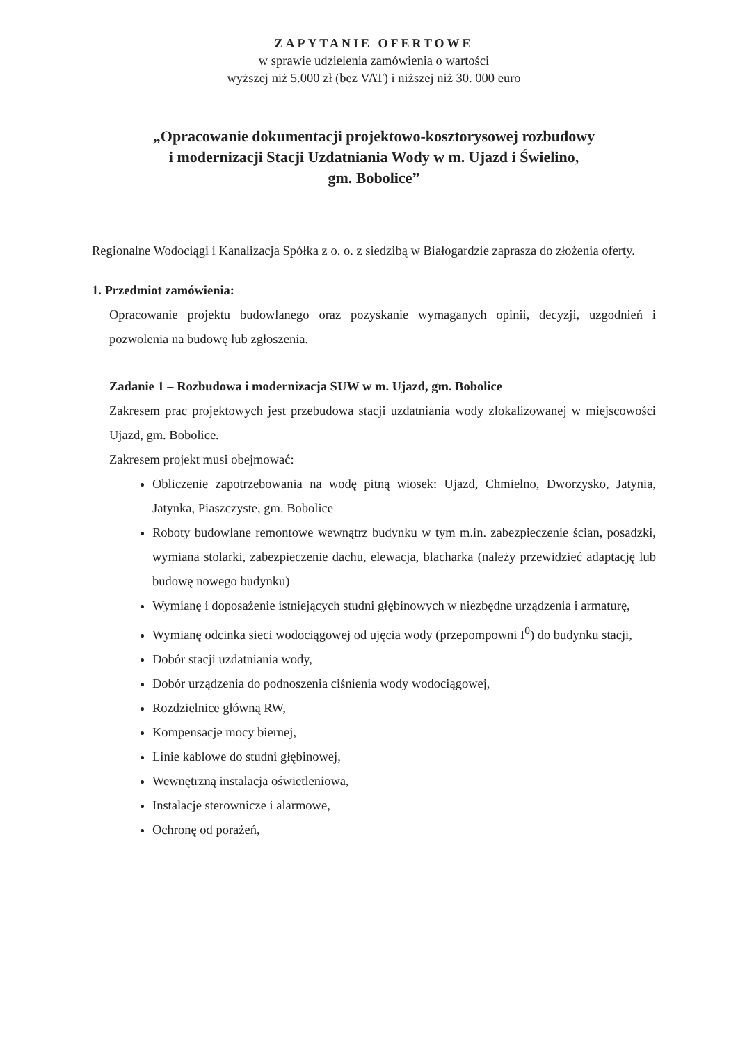ZAPYTANIE OFERTOWE
w sprawie udzielenia zamówienia o wartości
wyższej niż 5.000 zł (bez VAT) i niższej niż 30. 000 euro
„Opracowanie dokumentacji projektowo-kosztorysowej rozbudowy
i modernizacji Stacji Uzdatniania Wody w m. Ujazd i Świelino,
gm. Bobolice”
Regionalne Wodociągi i Kanalizacja Spółka z o. o. z siedzibą w Białogardzie zaprasza do złożenia oferty.
1. Przedmiot zamówienia:
Opracowanie projektu budowlanego oraz pozyskanie wymaganych opinii, decyzji, uzgodnień i pozwolenia na budowę lub zgłoszenia.
Zadanie 1 – Rozbudowa i modernizacja SUW w m. Ujazd, gm. Bobolice
Zakresem prac projektowych jest przebudowa stacji uzdatniania wody zlokalizowanej w miejscowości Ujazd, gm. Bobolice.
Zakresem projekt musi obejmować:
Obliczenie zapotrzebowania na wodę pitną wiosek: Ujazd, Chmielno, Dworzysko, Jatynia, Jatynka, Piaszczyste, gm. Bobolice
Roboty budowlane remontowe wewnątrz budynku w tym m.in. zabezpieczenie ścian, posadzki, wymiana stolarki, zabezpieczenie dachu, elewacja, blacharka (należy przewidzieć adaptację lub budowę nowego budynku)
Wymianę i doposażenie istniejących studni głębinowych w niezbędne urządzenia i armaturę,
Wymianę odcinka sieci wodociągowej od ujęcia wody (przepompowni I<sup>0</sup>) do budynku stacji,
Dobór stacji uzdatniania wody,
Dobór urządzenia do podnoszenia ciśnienia wody wodociągowej,
Rozdzielnice główną RW,
Kompensacje mocy biernej,
Linie kablowe do studni głębinowej,
Wewnętrzną instalacja oświetleniowa,
Instalacje sterownicze i alarmowe,
Ochronę od porażeń,